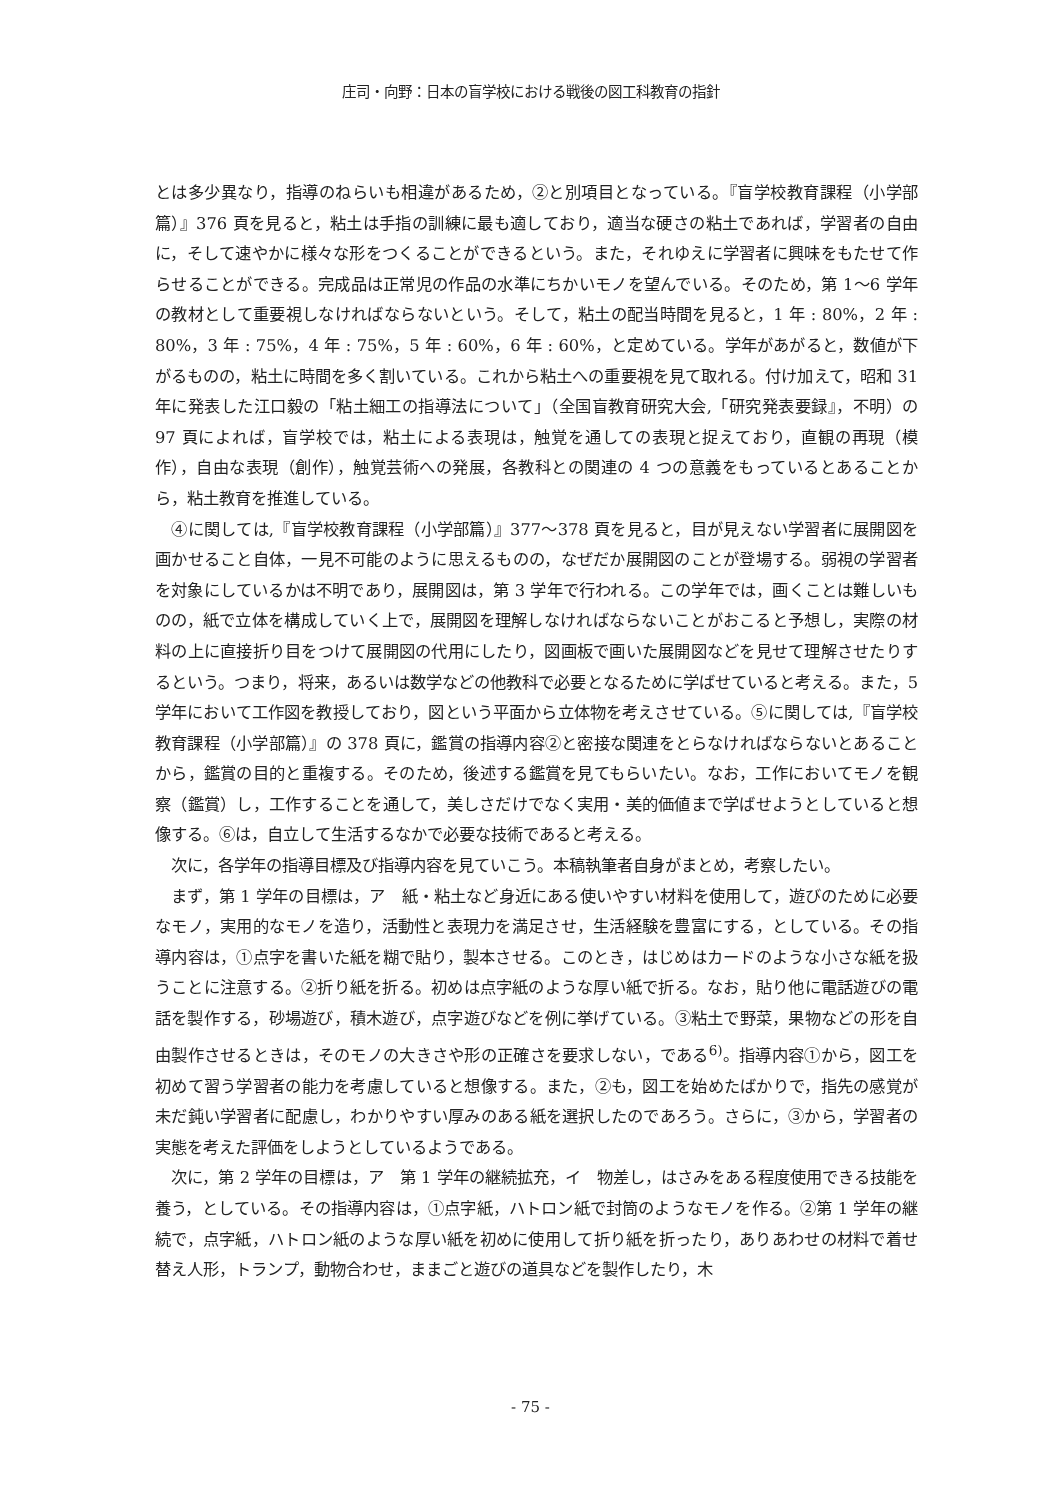庄司・向野：日本の盲学校における戦後の図工科教育の指針
とは多少異なり，指導のねらいも相違があるため，②と別項目となっている。『盲学校教育課程（小学部篇）』376 頁を見ると，粘土は手指の訓練に最も適しており，適当な硬さの粘土であれば，学習者の自由に，そして速やかに様々な形をつくることができるという。また，それゆえに学習者に興味をもたせて作らせることができる。完成品は正常児の作品の水準にちかいモノを望んでいる。そのため，第 1〜6 学年の教材として重要視しなければならないという。そして，粘土の配当時間を見ると，1 年 : 80%，2 年 : 80%，3 年 : 75%，4 年 : 75%，5 年 : 60%，6 年 : 60%，と定めている。学年があがると，数値が下がるものの，粘土に時間を多く割いている。これから粘土への重要視を見て取れる。付け加えて，昭和 31 年に発表した江口毅の「粘土細工の指導法について」（全国盲教育研究大会,「研究発表要録』，不明）の 97 頁によれば，盲学校では，粘土による表現は，触覚を通しての表現と捉えており，直観の再現（模作），自由な表現（創作），触覚芸術への発展，各教科との関連の 4 つの意義をもっているとあることから，粘土教育を推進している。
④に関しては,『盲学校教育課程（小学部篇）』377〜378 頁を見ると，目が見えない学習者に展開図を画かせること自体，一見不可能のように思えるものの，なぜだか展開図のことが登場する。弱視の学習者を対象にしているかは不明であり，展開図は，第 3 学年で行われる。この学年では，画くことは難しいものの，紙で立体を構成していく上で，展開図を理解しなければならないことがおこると予想し，実際の材料の上に直接折り目をつけて展開図の代用にしたり，図画板で画いた展開図などを見せて理解させたりするという。つまり，将来，あるいは数学などの他教科で必要となるために学ばせていると考える。また，5 学年において工作図を教授しており，図という平面から立体物を考えさせている。⑤に関しては,『盲学校教育課程（小学部篇）』の 378 頁に，鑑賞の指導内容②と密接な関連をとらなければならないとあることから，鑑賞の目的と重複する。そのため，後述する鑑賞を見てもらいたい。なお，工作においてモノを観察（鑑賞）し，工作することを通して，美しさだけでなく実用・美的価値まで学ばせようとしていると想像する。⑥は，自立して生活するなかで必要な技術であると考える。
次に，各学年の指導目標及び指導内容を見ていこう。本稿執筆者自身がまとめ，考察したい。
まず，第 1 学年の目標は，ア　紙・粘土など身近にある使いやすい材料を使用して，遊びのために必要なモノ，実用的なモノを造り，活動性と表現力を満足させ，生活経験を豊富にする，としている。その指導内容は，①点字を書いた紙を糊で貼り，製本させる。このとき，はじめはカードのような小さな紙を扱うことに注意する。②折り紙を折る。初めは点字紙のような厚い紙で折る。なお，貼り他に電話遊びの電話を製作する，砂場遊び，積木遊び，点字遊びなどを例に挙げている。③粘土で野菜，果物などの形を自由製作させるときは，そのモノの大きさや形の正確さを要求しない，である<sup>6)</sup>。指導内容①から，図工を初めて習う学習者の能力を考慮していると想像する。また，②も，図工を始めたばかりで，指先の感覚が未だ鈍い学習者に配慮し，わかりやすい厚みのある紙を選択したのであろう。さらに，③から，学習者の実態を考えた評価をしようとしているようである。
次に，第 2 学年の目標は，ア　第 1 学年の継続拡充，イ　物差し，はさみをある程度使用できる技能を養う，としている。その指導内容は，①点字紙，ハトロン紙で封筒のようなモノを作る。②第 1 学年の継続で，点字紙，ハトロン紙のような厚い紙を初めに使用して折り紙を折ったり，ありあわせの材料で着せ替え人形，トランプ，動物合わせ，ままごと遊びの道具などを製作したり，木
- 75 -